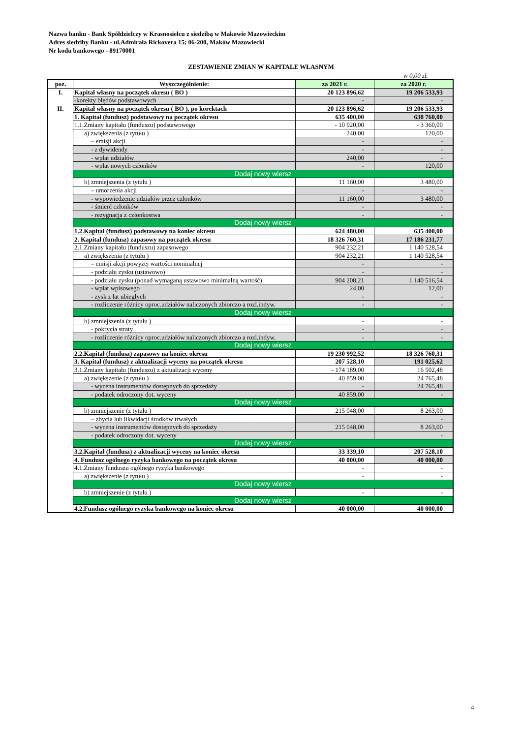Nazwa banku - Bank Spółdzielczy w Krasnosielcu z siedzibą w Makowie Mazowieckim
Adres siedziby Banku - ul.Admirała Rickovera 15; 06-200, Maków Mazowiecki
Nr kodu bankowego - 89170001
ZESTAWIENIE ZMIAN W KAPITALE WŁASNYM
w 0,00 zł.
| poz. | Wyszczególnienie: | za 2021 r. | za 2020 r. |
| --- | --- | --- | --- |
| I. | Kapitał własny na początek okresu ( BO ) | 20 123 896,62 | 19 206 533,93 |
| | -korekty błędów podstawowych | - | - |
| II. | Kapitał własny na początek okresu ( BO ), po korektach | 20 123 896,62 | 19 206 533,93 |
| | 1. Kapitał (fundusz) podstawowy na początek okresu | 635 400,00 | 638 760,00 |
| | 1.1.Zmiany kapitału (funduszu) podstawowego | - 10 920,00 | - 3 360,00 |
| | a) zwiększenia (z tytułu ) | 240,00 | 120,00 |
| | – emisji akcji | - | - |
| | - z dywidendy | - | - |
| | - wpłat udziałów | 240,00 | - |
| | - wpłat nowych członków | - | 120,00 |
| | Dodaj nowy wiersz | | |
| | b) zmniejszenia (z tytułu ) | 11 160,00 | 3 480,00 |
| | – umorzenia akcji | - | - |
| | - wypowiedzenie udziałów przez członków | 11 160,00 | 3 480,00 |
| | - śmierć członków | - | - |
| | - rezygnacja z członkostwa | - | - |
| | Dodaj nowy wiersz | | |
| | 1.2.Kapitał (fundusz) podstawowy na koniec okresu | 624 480,00 | 635 400,00 |
| | 2. Kapitał (fundusz) zapasowy na początek okresu | 18 326 760,31 | 17 186 231,77 |
| | 2.1.Zmiany kapitału (funduszu) zapasowego | 904 232,21 | 1 140 528,54 |
| | a) zwiększenia (z tytułu ) | 904 232,21 | 1 140 528,54 |
| | – emisji akcji powyżej wartości nominalnej | - | - |
| | - podziału zysku (ustawowo) | - | - |
| | - podziału zysku (ponad wymaganą ustawowo minimalną wartość) | 904 208,21 | 1 140 516,54 |
| | - wpłat wpisowego | 24,00 | 12,00 |
| | - zysk z lat ubiegłych | - | - |
| | - rozliczenie różnicy oproc.udziałów naliczonych zbiorczo a rozl.indyw. | - | - |
| | Dodaj nowy wiersz | | |
| | b) zmniejszenia (z tytułu ) | - | - |
| | - pokrycia straty | - | - |
| | - rozliczenie różnicy oproc.udziałów naliczonych zbiorczo a rozl.indyw. | - | - |
| | Dodaj nowy wiersz | | |
| | 2.2.Kapitał (fundusz) zapasowy na koniec okresu | 19 230 992,52 | 18 326 760,31 |
| | 3. Kapitał (fundusz) z aktualizacji wyceny na początek okresu | 207 528,10 | 191 025,62 |
| | 3.1.Zmiany kapitału (funduszu) z aktualizacji wyceny | - 174 189,00 | 16 502,48 |
| | a) zwiększenie (z tytułu ) | 40 859,00 | 24 765,48 |
| | - wycena instrumentów dostępnych do sprzedaży | - | 24 765,48 |
| | - podatek odroczony dot. wyceny | 40 859,00 | - |
| | Dodaj nowy wiersz | | |
| | b) zmniejszenie (z tytułu ) | 215 048,00 | 8 263,00 |
| | – zbycia lub likwidacji środków trwałych | | - |
| | - wycena instrumentów dostępnych do sprzedaży | 215 048,00 | 8 263,00 |
| | - podatek odroczony dot. wyceny | | - |
| | Dodaj nowy wiersz | | |
| | 3.2.Kapitał (fundusz) z aktualizacji wyceny na koniec okresu | 33 339,10 | 207 528,10 |
| | 4. Fundusz ogólnego ryzyka bankowego na początek okresu | 40 000,00 | 40 000,00 |
| | 4.1.Zmiany funduszu ogólnego ryzyka bankowego | - | - |
| | a) zwiększenie (z tytułu ) | - | - |
| | Dodaj nowy wiersz | | |
| | b) zmniejszenie (z tytułu ) | - | - |
| | Dodaj nowy wiersz | | |
| | 4.2.Fundusz ogólnego ryzyka bankowego na koniec okresu | 40 000,00 | 40 000,00 |
4